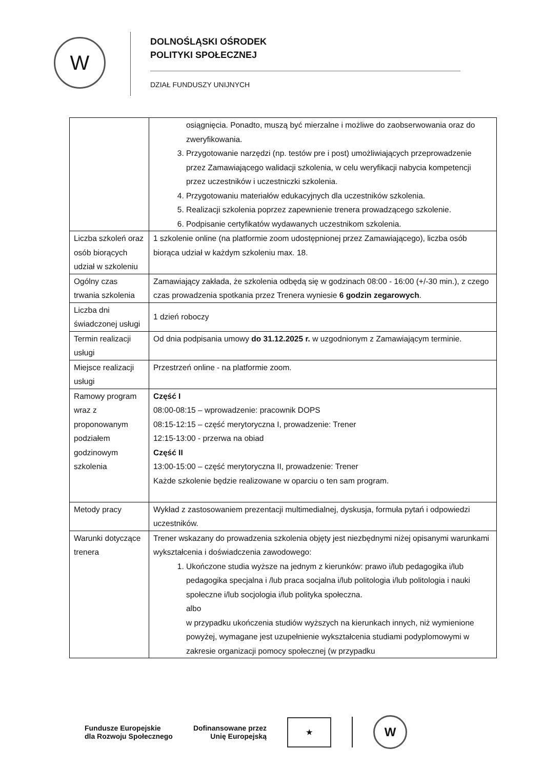W
DOLNOŚLĄSKI OŚRODEK
POLITYKI SPOŁECZNEJ
DZIAŁ FUNDUSZY UNIJNYCH
| | osiągnięcia. Ponadto, muszą być mierzalne i możliwe do zaobserwowania oraz do zweryfikowania. 3. Przygotowanie narzędzi (np. testów pre i post) umożliwiających przeprowadzenie przez Zamawiającego walidacji szkolenia, w celu weryfikacji nabycia kompetencji przez uczestników i uczestniczki szkolenia. 4. Przygotowaniu materiałów edukacyjnych dla uczestników szkolenia. 5. Realizacji szkolenia poprzez zapewnienie trenera prowadzącego szkolenie. 6. Podpisanie certyfikatów wydawanych uczestnikom szkolenia. |
| Liczba szkoleń oraz osób biorących udział w szkoleniu | 1 szkolenie online (na platformie zoom udostępnionej przez Zamawiającego), liczba osób biorąca udział w każdym szkoleniu max. 18. |
| Ogólny czas trwania szkolenia | Zamawiający zakłada, że szkolenia odbędą się w godzinach 08:00 - 16:00 (+/-30 min.), z czego czas prowadzenia spotkania przez Trenera wyniesie 6 godzin zegarowych . |
| Liczba dni świadczonej usługi | 1 dzień roboczy |
| Termin realizacji usługi | Od dnia podpisania umowy do 31.12.2025 r. w uzgodnionym z Zamawiającym terminie. |
| Miejsce realizacji usługi | Przestrzeń online - na platformie zoom. |
| Ramowy program wraz z proponowanym podziałem godzinowym szkolenia | Część I 08:00-08:15 – wprowadzenie: pracownik DOPS 08:15-12:15 – część merytoryczna I, prowadzenie: Trener 12:15-13:00 - przerwa na obiad Część II 13:00-15:00 – część merytoryczna II, prowadzenie: Trener Każde szkolenie będzie realizowane w oparciu o ten sam program. |
| Metody pracy | Wykład z zastosowaniem prezentacji multimedialnej, dyskusja, formuła pytań i odpowiedzi uczestników. |
| Warunki dotyczące trenera | Trener wskazany do prowadzenia szkolenia objęty jest niezbędnymi niżej opisanymi warunkami wykształcenia i doświadczenia zawodowego: 1. Ukończone studia wyższe na jednym z kierunków: prawo i/lub pedagogika i/lub pedagogika specjalna i /lub praca socjalna i/lub politologia i/lub politologia i nauki społeczne i/lub socjologia i/lub polityka społeczna. albo w przypadku ukończenia studiów wyższych na kierunkach innych, niż wymienione powyżej, wymagane jest uzupełnienie wykształcenia studiami podyplomowymi w zakresie organizacji pomocy społecznej (w przypadku |
Fundusze Europejskie
dla Rozwoju Społecznego
Dofinansowane przez
Unię Europejską
★
W